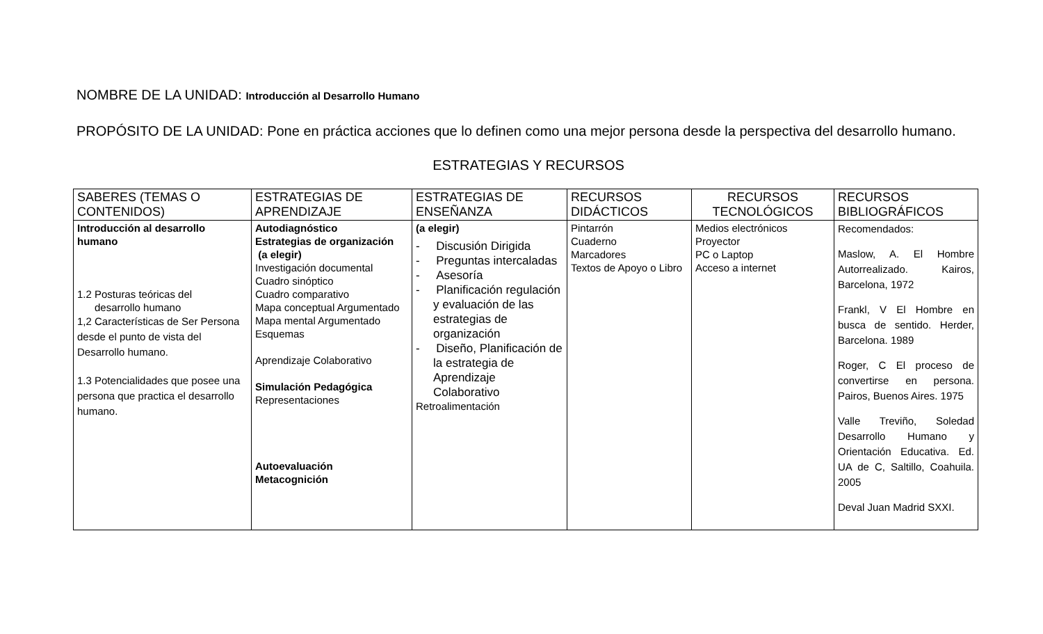NOMBRE DE LA UNIDAD: Introducción al Desarrollo Humano
PROPÓSITO DE LA UNIDAD: Pone en práctica acciones que lo definen como una mejor persona desde la perspectiva del desarrollo humano.
ESTRATEGIAS Y RECURSOS
| SABERES (TEMAS O CONTENIDOS) | ESTRATEGIAS DE APRENDIZAJE | ESTRATEGIAS DE ENSEÑANZA | RECURSOS DIDÁCTICOS | RECURSOS TECNOLÓGICOS | RECURSOS BIBLIOGRÁFICOS |
| --- | --- | --- | --- | --- | --- |
| Introducción al desarrollo humano 1.2 Posturas teóricas del desarrollo humano 1,2 Características de Ser Persona desde el punto de vista del Desarrollo humano. 1.3 Potencialidades que posee una persona que practica el desarrollo humano. | Autodiagnóstico Estrategias de organización (a elegir) Investigación documental Cuadro sinóptico Cuadro comparativo Mapa conceptual Argumentado Mapa mental Argumentado Esquemas Aprendizaje Colaborativo Simulación Pedagógica Representaciones Autoevaluación Metacognición | (a elegir) - Discusión Dirigida - Preguntas intercaladas - Asesoría - Planificación regulación y evaluación de las estrategias de organización - Diseño, Planificación de la estrategia de Aprendizaje Colaborativo Retroalimentación | Pintarrón Cuaderno Marcadores Textos de Apoyo o Libro | Medios electrónicos Proyector PC o Laptop Acceso a internet | Recomendados: Maslow, A. El Hombre Autorrealizado. Kairos, Barcelona, 1972 Frankl, V El Hombre en busca de sentido. Herder, Barcelona. 1989 Roger, C El proceso de convertirse en persona. Pairos, Buenos Aires. 1975 Valle Treviño, Soledad Desarrollo Humano y Orientación Educativa. Ed. UA de C, Saltillo, Coahuila. 2005 Deval Juan Madrid SXXI. |